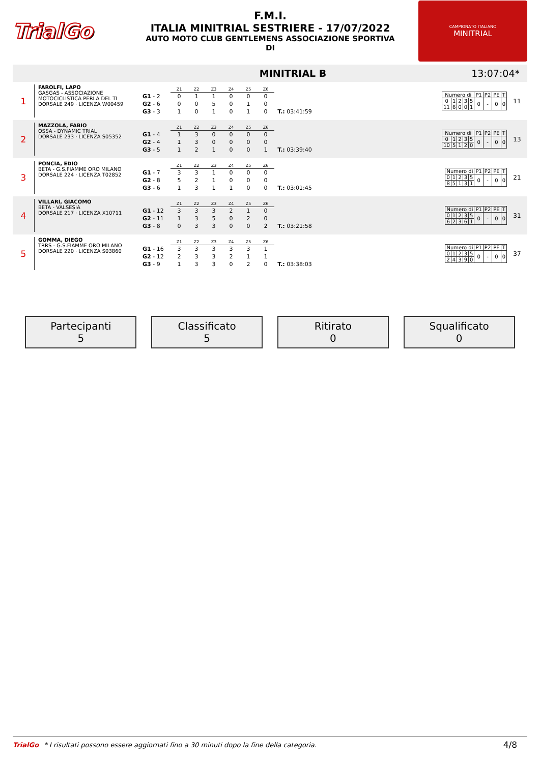TrialGo
F.M.I.
ITALIA MINITRIAL SESTRIERE - 17/07/2022
AUTO MOTO CLUB GENTLEMENS ASSOCIAZIONE SPORTIVA
DI
CAMPIONATO ITALIANO
MINITRIAL
MINITRIAL B 13:07:04*
1
FAROLFI, LAPO
GASGAS - ASSOCIAZIONE MOTOCICLISTICA PERLA DEL TI
DORSALE 249 · LICENZA W00459
| | Z1 | Z2 | Z3 | Z4 | Z5 | Z6 | |
| G1 - 2 | 0 | 1 | 1 | 0 | 0 | 0 | |
| G2 - 6 | 0 | 0 | 5 | 0 | 1 | 0 | |
| G3 - 3 | 1 | 0 | 1 | 0 | 1 | 0 | T.: 03:41:59 |
| Numero di | | | | | P1 | P2 | PE | T |
| 0 | 1 | 2 | 3 | 5 | 0 | - | 0 | 0 |
| 11 | 6 | 0 | 0 | 1 | | | | |
11
2
MAZZOLA, FABIO
OSSA - DYNAMIC TRIAL
DORSALE 233 · LICENZA S05352
| | Z1 | Z2 | Z3 | Z4 | Z5 | Z6 | |
| G1 - 4 | 1 | 3 | 0 | 0 | 0 | 0 | |
| G2 - 4 | 1 | 3 | 0 | 0 | 0 | 0 | |
| G3 - 5 | 1 | 2 | 1 | 0 | 0 | 1 | T.: 03:39:40 |
| Numero di | | | | | P1 | P2 | PE | T |
| 0 | 1 | 2 | 3 | 5 | 0 | - | 0 | 0 |
| 10 | 5 | 1 | 2 | 0 | | | | |
13
3
PONCIA, EDIO
BETA - G.S.FIAMME ORO MILANO
DORSALE 224 · LICENZA T02852
| | Z1 | Z2 | Z3 | Z4 | Z5 | Z6 | |
| G1 - 7 | 3 | 3 | 1 | 0 | 0 | 0 | |
| G2 - 8 | 5 | 2 | 1 | 0 | 0 | 0 | |
| G3 - 6 | 1 | 3 | 1 | 1 | 0 | 0 | T.: 03:01:45 |
| Numero di | | | | | P1 | P2 | PE | T |
| 0 | 1 | 2 | 3 | 5 | 0 | - | 0 | 0 |
| 8 | 5 | 1 | 3 | 1 | | | | |
21
4
VILLARI, GIACOMO
BETA - VALSESIA
DORSALE 217 · LICENZA X10711
| | Z1 | Z2 | Z3 | Z4 | Z5 | Z6 | |
| G1 - 12 | 3 | 3 | 3 | 2 | 1 | 0 | |
| G2 - 11 | 1 | 3 | 5 | 0 | 2 | 0 | |
| G3 - 8 | 0 | 3 | 3 | 0 | 0 | 2 | T.: 03:21:58 |
| Numero di | | | | | P1 | P2 | PE | T |
| 0 | 1 | 2 | 3 | 5 | 0 | - | 0 | 0 |
| 6 | 2 | 3 | 6 | 1 | | | | |
31
5
GOMMA, DIEGO
TRRS - G.S.FIAMME ORO MILANO
DORSALE 220 · LICENZA S03860
| | Z1 | Z2 | Z3 | Z4 | Z5 | Z6 | |
| G1 - 16 | 3 | 3 | 3 | 3 | 3 | 1 | |
| G2 - 12 | 2 | 3 | 3 | 2 | 1 | 1 | |
| G3 - 9 | 1 | 3 | 3 | 0 | 2 | 0 | T.: 03:38:03 |
| Numero di | | | | | P1 | P2 | PE | T |
| 0 | 1 | 2 | 3 | 5 | 0 | - | 0 | 0 |
| 2 | 4 | 3 | 9 | 0 | | | | |
37
Partecipanti
5
Classificato
5
Ritirato
0
Squalificato
0
TrialGo * I risultati possono essere aggiornati fino a 30 minuti dopo la fine della categoria. 4/8